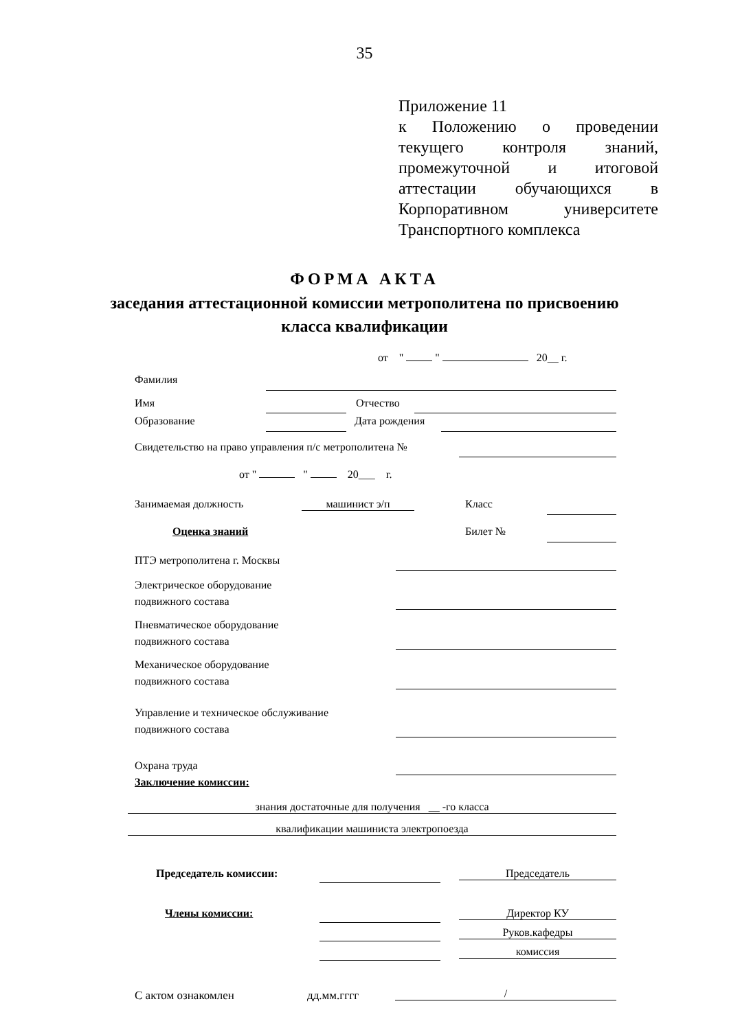35
Приложение 11
к Положению о проведении текущего контроля знаний, промежуточной и итоговой аттестации обучающихся в Корпоративном университете Транспортного комплекса
ФОРМА АКТА
заседания аттестационной комиссии метрополитена по присвоению
класса квалификации
от " " 20__ г.
Фамилия
Имя Отчество
Образование Дата рождения
Свидетельство на право управления п/с метрополитена №
от " " 20___ г.
Занимаемая должность машинист э/п Класс
Оценка знаний Билет №
ПТЭ метрополитена г. Москвы
Электрическое оборудование
подвижного состава
Пневматическое оборудование
подвижного состава
Механическое оборудование
подвижного состава
Управление и техническое обслуживание
подвижного состава
Охрана труда
Заключение комиссии:
знания достаточные для получения __ -го класса
квалификации машиниста электропоезда
Председатель комиссии: Председатель
Члены комиссии: Директор КУ
Руков.кафедры
комиссия
С актом ознакомлен дд.мм.гггг /